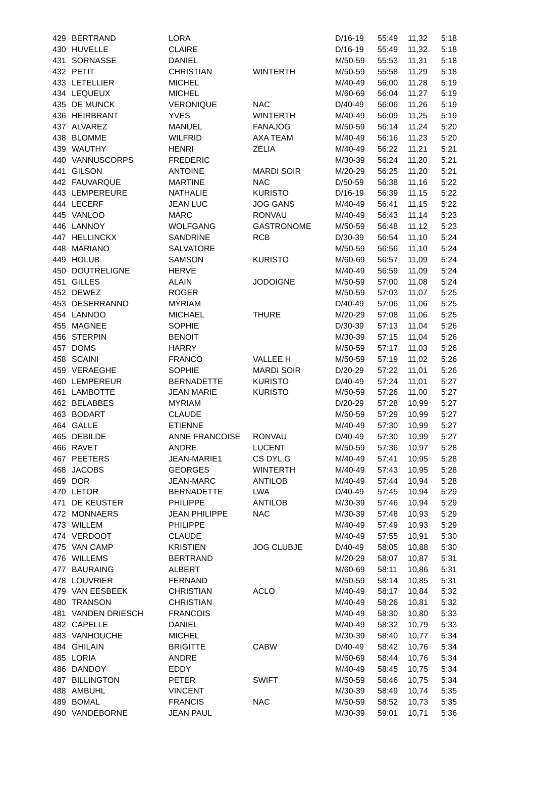| 429 | BERTRAND | LORA | | D/16-19 | 55:49 | 11,32 | 5:18 |
| 430 | HUVELLE | CLAIRE | | D/16-19 | 55:49 | 11,32 | 5:18 |
| 431 | SORNASSE | DANIEL | | M/50-59 | 55:53 | 11,31 | 5:18 |
| 432 | PETIT | CHRISTIAN | WINTERTH | M/50-59 | 55:58 | 11,29 | 5:18 |
| 433 | LETELLIER | MICHEL | | M/40-49 | 56:00 | 11,28 | 5:19 |
| 434 | LEQUEUX | MICHEL | | M/60-69 | 56:04 | 11,27 | 5:19 |
| 435 | DE MUNCK | VERONIQUE | NAC | D/40-49 | 56:06 | 11,26 | 5:19 |
| 436 | HEIRBRANT | YVES | WINTERTH | M/40-49 | 56:09 | 11,25 | 5:19 |
| 437 | ALVAREZ | MANUEL | FANAJOG | M/50-59 | 56:14 | 11,24 | 5:20 |
| 438 | BLOMME | WILFRID | AXA TEAM | M/40-49 | 56:16 | 11,23 | 5:20 |
| 439 | WAUTHY | HENRI | ZELIA | M/40-49 | 56:22 | 11,21 | 5:21 |
| 440 | VANNUSCORPS | FREDERIC | | M/30-39 | 56:24 | 11,20 | 5:21 |
| 441 | GILSON | ANTOINE | MARDI SOIR | M/20-29 | 56:25 | 11,20 | 5:21 |
| 442 | FAUVARQUE | MARTINE | NAC | D/50-59 | 56:38 | 11,16 | 5:22 |
| 443 | LEMPEREURE | NATHALIE | KURISTO | D/16-19 | 56:39 | 11,15 | 5:22 |
| 444 | LECERF | JEAN LUC | JOG GANS | M/40-49 | 56:41 | 11,15 | 5:22 |
| 445 | VANLOO | MARC | RONVAU | M/40-49 | 56:43 | 11,14 | 5:23 |
| 446 | LANNOY | WOLFGANG | GASTRONOME | M/50-59 | 56:48 | 11,12 | 5:23 |
| 447 | HELLINCKX | SANDRINE | RCB | D/30-39 | 56:54 | 11,10 | 5:24 |
| 448 | MARIANO | SALVATORE | | M/50-59 | 56:56 | 11,10 | 5:24 |
| 449 | HOLUB | SAMSON | KURISTO | M/60-69 | 56:57 | 11,09 | 5:24 |
| 450 | DOUTRELIGNE | HERVE | | M/40-49 | 56:59 | 11,09 | 5:24 |
| 451 | GILLES | ALAIN | JODOIGNE | M/50-59 | 57:00 | 11,08 | 5:24 |
| 452 | DEWEZ | ROGER | | M/50-59 | 57:03 | 11,07 | 5:25 |
| 453 | DESERRANNO | MYRIAM | | D/40-49 | 57:06 | 11,06 | 5:25 |
| 454 | LANNOO | MICHAEL | THURE | M/20-29 | 57:08 | 11,06 | 5:25 |
| 455 | MAGNEE | SOPHIE | | D/30-39 | 57:13 | 11,04 | 5:26 |
| 456 | STERPIN | BENOIT | | M/30-39 | 57:15 | 11,04 | 5:26 |
| 457 | DOMS | HARRY | | M/50-59 | 57:17 | 11,03 | 5:26 |
| 458 | SCAINI | FRANCO | VALLEE H | M/50-59 | 57:19 | 11,02 | 5:26 |
| 459 | VERAEGHE | SOPHIE | MARDI SOIR | D/20-29 | 57:22 | 11,01 | 5:26 |
| 460 | LEMPEREUR | BERNADETTE | KURISTO | D/40-49 | 57:24 | 11,01 | 5:27 |
| 461 | LAMBOTTE | JEAN MARIE | KURISTO | M/50-59 | 57:26 | 11,00 | 5:27 |
| 462 | BELABBES | MYRIAM | | D/20-29 | 57:28 | 10,99 | 5:27 |
| 463 | BODART | CLAUDE | | M/50-59 | 57:29 | 10,99 | 5:27 |
| 464 | GALLE | ETIENNE | | M/40-49 | 57:30 | 10,99 | 5:27 |
| 465 | DEBILDE | ANNE FRANCOISE | RONVAU | D/40-49 | 57:30 | 10,99 | 5:27 |
| 466 | RAVET | ANDRE | LUCENT | M/50-59 | 57:36 | 10,97 | 5:28 |
| 467 | PEETERS | JEAN-MARIE1 | CS DYL.G | M/40-49 | 57:41 | 10,95 | 5:28 |
| 468 | JACOBS | GEORGES | WINTERTH | M/40-49 | 57:43 | 10,95 | 5:28 |
| 469 | DOR | JEAN-MARC | ANTILOB | M/40-49 | 57:44 | 10,94 | 5:28 |
| 470 | LETOR | BERNADETTE | LWA | D/40-49 | 57:45 | 10,94 | 5:29 |
| 471 | DE KEUSTER | PHILIPPE | ANTILOB | M/30-39 | 57:46 | 10,94 | 5:29 |
| 472 | MONNAERS | JEAN PHILIPPE | NAC | M/30-39 | 57:48 | 10,93 | 5:29 |
| 473 | WILLEM | PHILIPPE | | M/40-49 | 57:49 | 10,93 | 5:29 |
| 474 | VERDOOT | CLAUDE | | M/40-49 | 57:55 | 10,91 | 5:30 |
| 475 | VAN CAMP | KRISTIEN | JOG CLUBJE | D/40-49 | 58:05 | 10,88 | 5:30 |
| 476 | WILLEMS | BERTRAND | | M/20-29 | 58:07 | 10,87 | 5:31 |
| 477 | BAURAING | ALBERT | | M/60-69 | 58:11 | 10,86 | 5:31 |
| 478 | LOUVRIER | FERNAND | | M/50-59 | 58:14 | 10,85 | 5:31 |
| 479 | VAN EESBEEK | CHRISTIAN | ACLO | M/40-49 | 58:17 | 10,84 | 5:32 |
| 480 | TRANSON | CHRISTIAN | | M/40-49 | 58:26 | 10,81 | 5:32 |
| 481 | VANDEN DRIESCH | FRANCOIS | | M/40-49 | 58:30 | 10,80 | 5:33 |
| 482 | CAPELLE | DANIEL | | M/40-49 | 58:32 | 10,79 | 5:33 |
| 483 | VANHOUCHE | MICHEL | | M/30-39 | 58:40 | 10,77 | 5:34 |
| 484 | GHILAIN | BRIGITTE | CABW | D/40-49 | 58:42 | 10,76 | 5:34 |
| 485 | LORIA | ANDRE | | M/60-69 | 58:44 | 10,76 | 5:34 |
| 486 | DANDOY | EDDY | | M/40-49 | 58:45 | 10,75 | 5:34 |
| 487 | BILLINGTON | PETER | SWIFT | M/50-59 | 58:46 | 10,75 | 5:34 |
| 488 | AMBUHL | VINCENT | | M/30-39 | 58:49 | 10,74 | 5:35 |
| 489 | BOMAL | FRANCIS | NAC | M/50-59 | 58:52 | 10,73 | 5:35 |
| 490 | VANDEBORNE | JEAN PAUL | | M/30-39 | 59:01 | 10,71 | 5:36 |